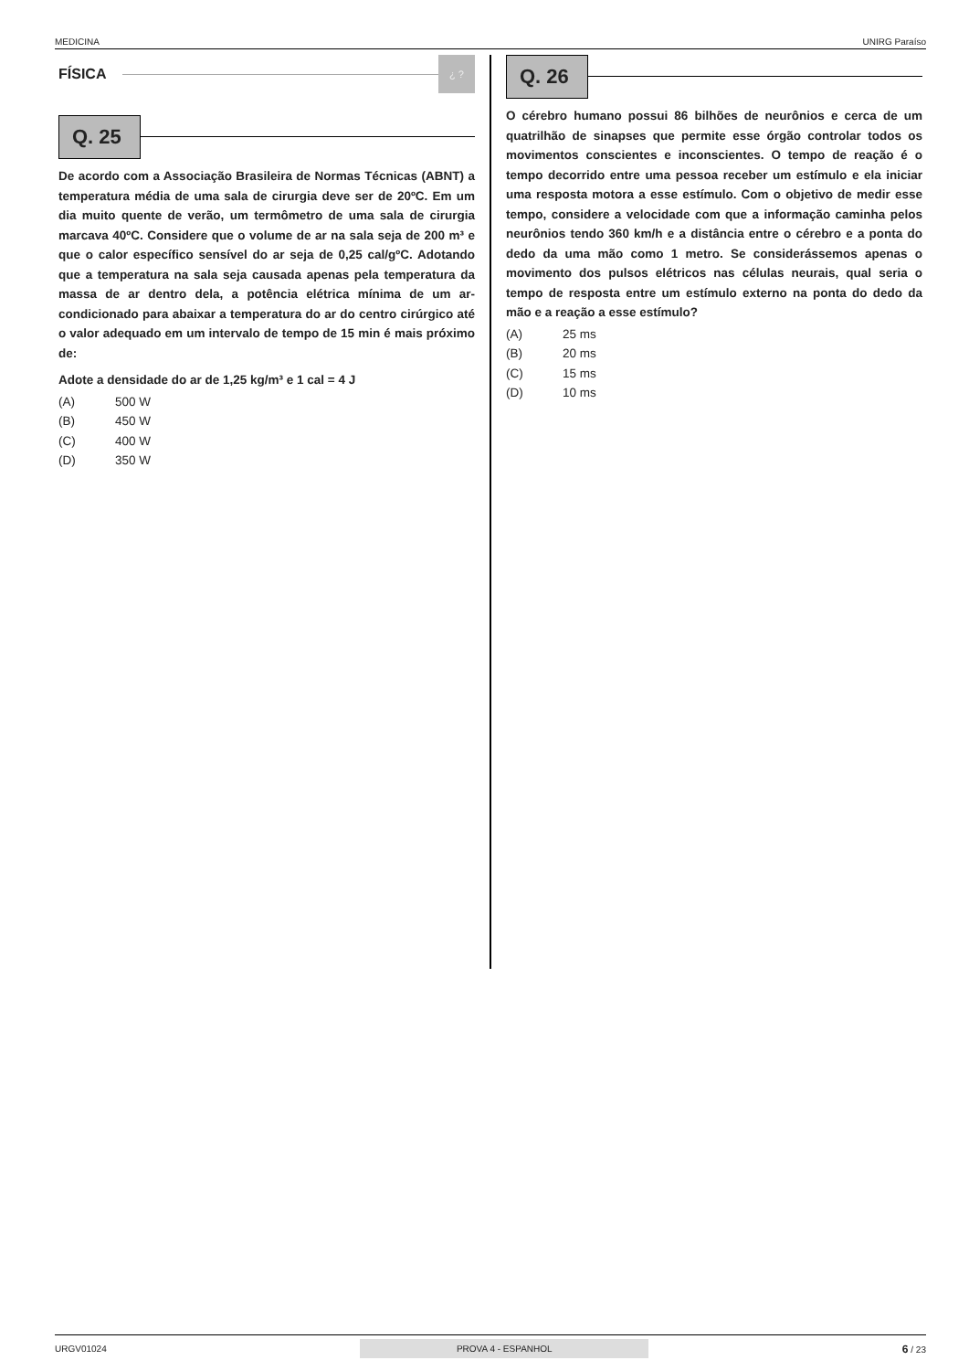MEDICINA UNIRG Paraíso
FÍSICA
¿ ?
Q. 25
De acordo com a Associação Brasileira de Normas Técnicas (ABNT) a temperatura média de uma sala de cirurgia deve ser de 20ºC. Em um dia muito quente de verão, um termômetro de uma sala de cirurgia marcava 40ºC. Considere que o volume de ar na sala seja de 200 m³ e que o calor específico sensível do ar seja de 0,25 cal/gºC. Adotando que a temperatura na sala seja causada apenas pela temperatura da massa de ar dentro dela, a potência elétrica mínima de um ar-condicionado para abaixar a temperatura do ar do centro cirúrgico até o valor adequado em um intervalo de tempo de 15 min é mais próximo de:
Adote a densidade do ar de 1,25 kg/m³ e 1 cal = 4 J
(A) 500 W
(B) 450 W
(C) 400 W
(D) 350 W
Q. 26
O cérebro humano possui 86 bilhões de neurônios e cerca de um quatrilhão de sinapses que permite esse órgão controlar todos os movimentos conscientes e inconscientes. O tempo de reação é o tempo decorrido entre uma pessoa receber um estímulo e ela iniciar uma resposta motora a esse estímulo. Com o objetivo de medir esse tempo, considere a velocidade com que a informação caminha pelos neurônios tendo 360 km/h e a distância entre o cérebro e a ponta do dedo da uma mão como 1 metro. Se considerássemos apenas o movimento dos pulsos elétricos nas células neurais, qual seria o tempo de resposta entre um estímulo externo na ponta do dedo da mão e a reação a esse estímulo?
(A) 25 ms
(B) 20 ms
(C) 15 ms
(D) 10 ms
URGV01024 PROVA 4 - ESPANHOL 6 / 23